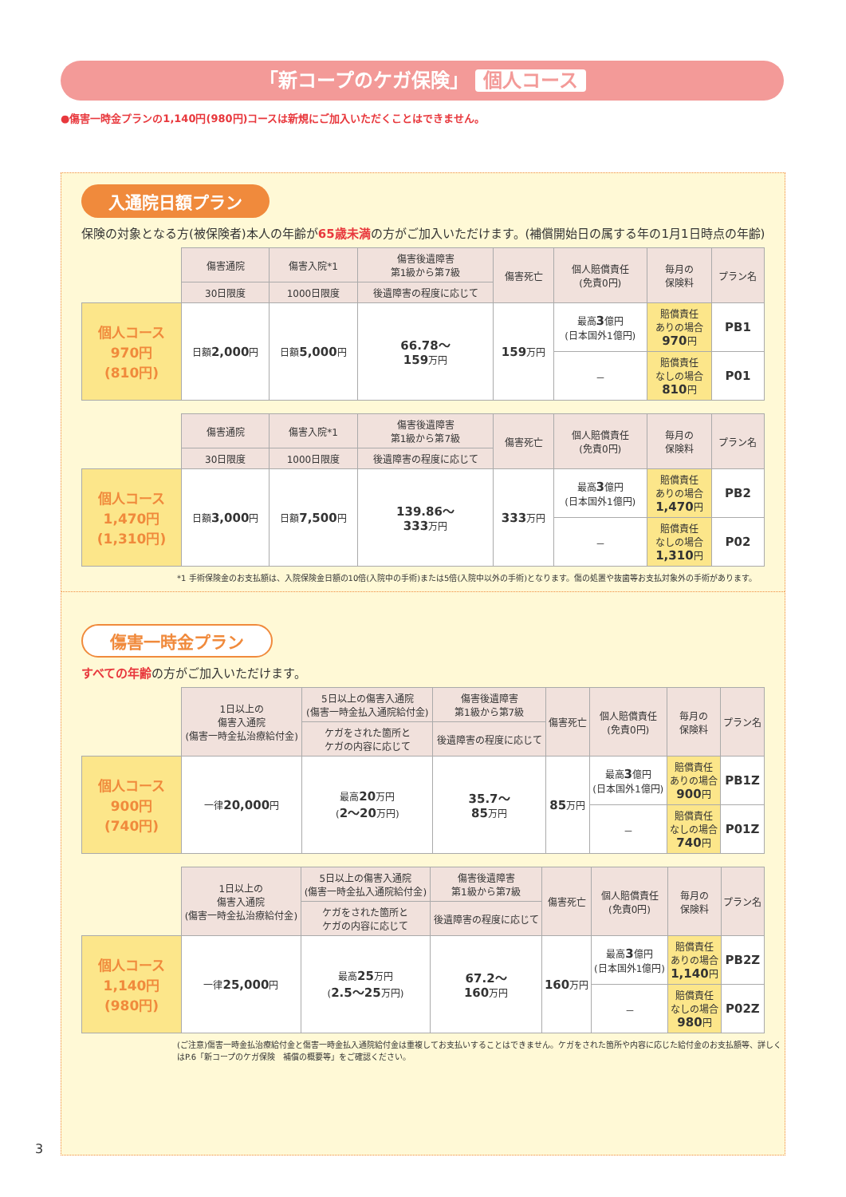「新コープのケガ保険」 個人コース
●傷害一時金プランの1,140円(980円)コースは新規にご加入いただくことはできません。
入通院日額プラン
保険の対象となる方(被保険者)本人の年齢が65歳未満の方がご加入いただけます。(補償開始日の属する年の1月1日時点の年齢)
| | 傷害通院 | 傷害入院*1 | 傷害後遺障害 第1級から第7級 | 傷害死亡 | 個人賠償責任 (免責0円) | 毎月の 保険料 | プラン名 |
| | 30日限度 | 1000日限度 | 後遺障害の程度に応じて | | | | |
| 個人コース 970円 (810円) | 日額 2,000 円 | 日額 5,000 円 | 66.78～ 159 万円 | 159 万円 | 最高 3 億円 (日本国外1億円) | 賠償責任 ありの場合 970 円 | PB1 |
| | | | | | － | 賠償責任 なしの場合 810 円 | P01 |
| | 傷害通院 | 傷害入院*1 | 傷害後遺障害 第1級から第7級 | 傷害死亡 | 個人賠償責任 (免責0円) | 毎月の 保険料 | プラン名 |
| | 30日限度 | 1000日限度 | 後遺障害の程度に応じて | | | | |
| 個人コース 1,470円 (1,310円) | 日額 3,000 円 | 日額 7,500 円 | 139.86～ 333 万円 | 333 万円 | 最高 3 億円 (日本国外1億円) | 賠償責任 ありの場合 1,470 円 | PB2 |
| | | | | | － | 賠償責任 なしの場合 1,310 円 | P02 |
*1 手術保険金のお支払額は、入院保険金日額の10倍(入院中の手術)または5倍(入院中以外の手術)となります。傷の処置や抜歯等お支払対象外の手術があります。
傷害一時金プラン
すべての年齢の方がご加入いただけます。
| | 1日以上の 傷害入通院 (傷害一時金払治療給付金) | 5日以上の傷害入通院 (傷害一時金払入通院給付金) | 傷害後遺障害 第1級から第7級 | 傷害死亡 | 個人賠償責任 (免責0円) | 毎月の 保険料 | プラン名 |
| | | ケガをされた箇所と ケガの内容に応じて | 後遺障害の程度に応じて | | | | |
| 個人コース 900円 (740円) | 一律 20,000 円 | 最高 20 万円 ( 2～20 万円) | 35.7～ 85 万円 | 85 万円 | 最高 3 億円 (日本国外1億円) | 賠償責任 ありの場合 900 円 | PB1Z |
| | | | | | － | 賠償責任 なしの場合 740 円 | P01Z |
| | 1日以上の 傷害入通院 (傷害一時金払治療給付金) | 5日以上の傷害入通院 (傷害一時金払入通院給付金) | 傷害後遺障害 第1級から第7級 | 傷害死亡 | 個人賠償責任 (免責0円) | 毎月の 保険料 | プラン名 |
| | | ケガをされた箇所と ケガの内容に応じて | 後遺障害の程度に応じて | | | | |
| 個人コース 1,140円 (980円) | 一律 25,000 円 | 最高 25 万円 ( 2.5～25 万円) | 67.2～ 160 万円 | 160 万円 | 最高 3 億円 (日本国外1億円) | 賠償責任 ありの場合 1,140 円 | PB2Z |
| | | | | | － | 賠償責任 なしの場合 980 円 | P02Z |
(ご注意)傷害一時金払治療給付金と傷害一時金払入通院給付金は重複してお支払いすることはできません。ケガをされた箇所や内容に応じた給付金のお支払額等、詳しくはP.6「新コープのケガ保険　補償の概要等」をご確認ください。
3